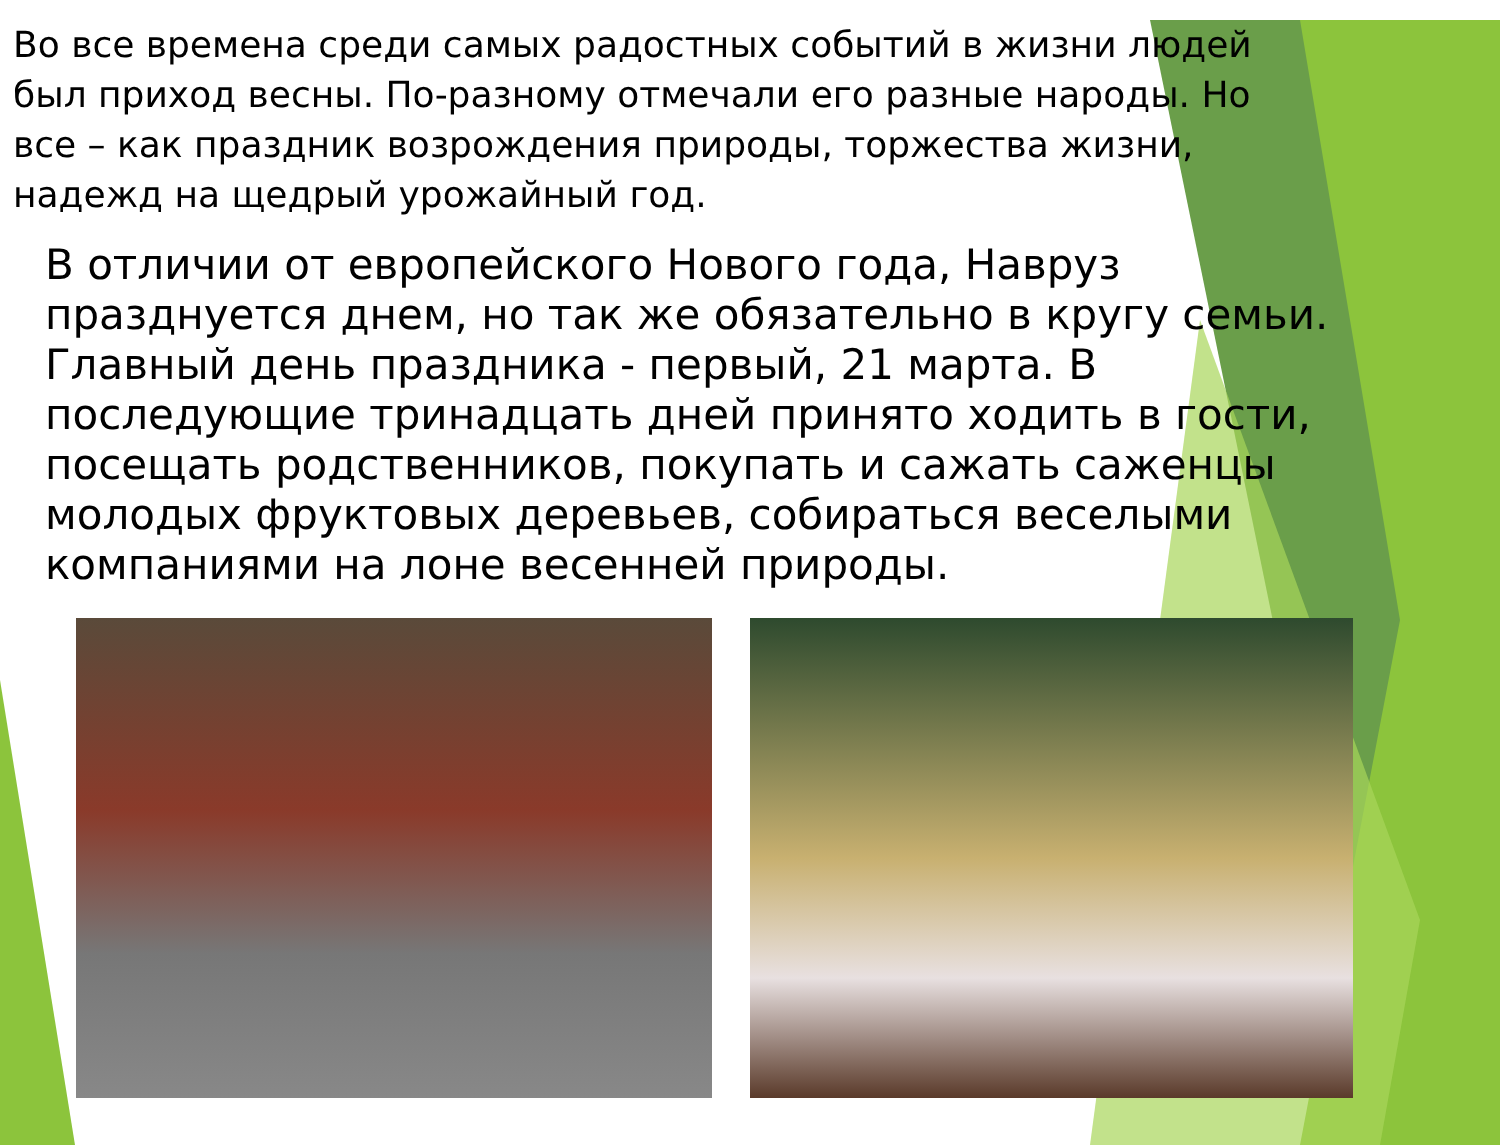Во все времена среди самых радостных событий в жизни людей был приход весны. По-разному отмечали его разные народы. Но все – как праздник возрождения природы, торжества жизни, надежд на щедрый урожайный год.
В отличии от европейского Нового года, Навруз празднуется днем, но так же обязательно в кругу семьи. Главный день праздника - первый, 21 марта. В последующие тринадцать дней принято ходить в гости, посещать родственников, покупать и сажать саженцы молодых фруктовых деревьев, собираться веселыми компаниями на лоне весенней природы.